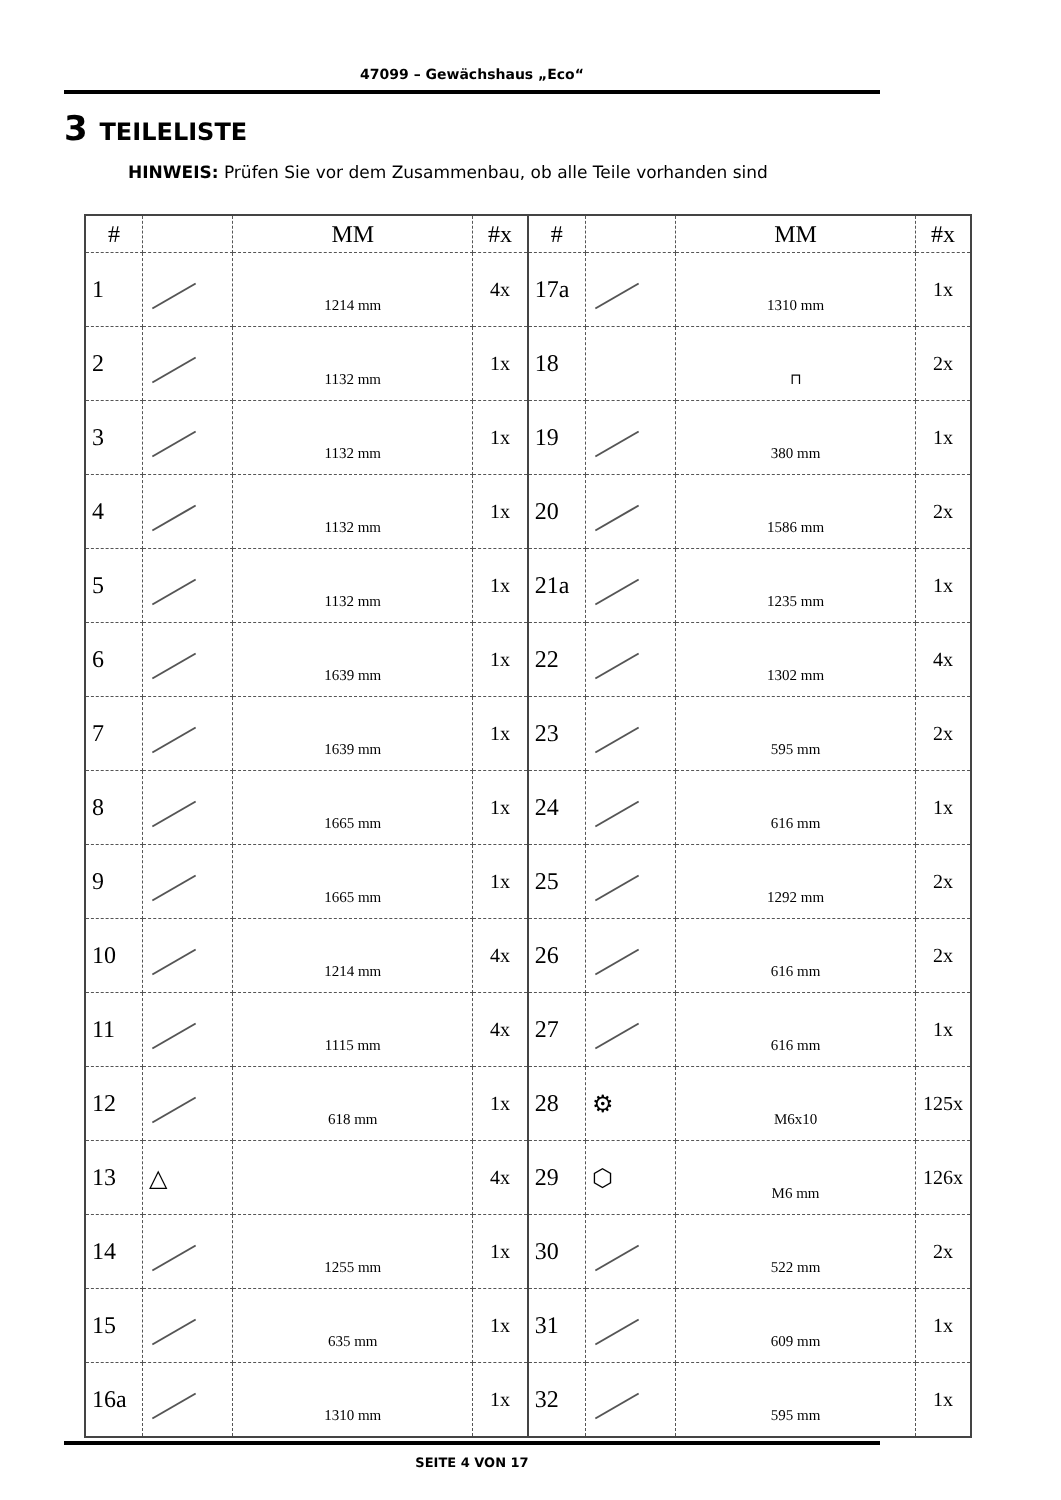47099 – Gewächshaus „Eco“
3 TEILELISTE
HINWEIS: Prüfen Sie vor dem Zusammenbau, ob alle Teile vorhanden sind
| # | | MM | #x | # | | MM | #x |
| --- | --- | --- | --- | --- | --- | --- | --- |
| 1 | | 1214 mm | 4x | 17a | | 1310 mm | 1x |
| 2 | | 1132 mm | 1x | 18 | | ⊓ | 2x |
| 3 | | 1132 mm | 1x | 19 | | 380 mm | 1x |
| 4 | | 1132 mm | 1x | 20 | | 1586 mm | 2x |
| 5 | | 1132 mm | 1x | 21a | | 1235 mm | 1x |
| 6 | | 1639 mm | 1x | 22 | | 1302 mm | 4x |
| 7 | | 1639 mm | 1x | 23 | | 595 mm | 2x |
| 8 | | 1665 mm | 1x | 24 | | 616 mm | 1x |
| 9 | | 1665 mm | 1x | 25 | | 1292 mm | 2x |
| 10 | | 1214 mm | 4x | 26 | | 616 mm | 2x |
| 11 | | 1115 mm | 4x | 27 | | 616 mm | 1x |
| 12 | | 618 mm | 1x | 28 | ⚙ | M6x10 | 125x |
| 13 | △ | | 4x | 29 | ⬡ | M6 mm | 126x |
| 14 | | 1255 mm | 1x | 30 | | 522 mm | 2x |
| 15 | | 635 mm | 1x | 31 | | 609 mm | 1x |
| 16a | | 1310 mm | 1x | 32 | | 595 mm | 1x |
SEITE 4 VON 17